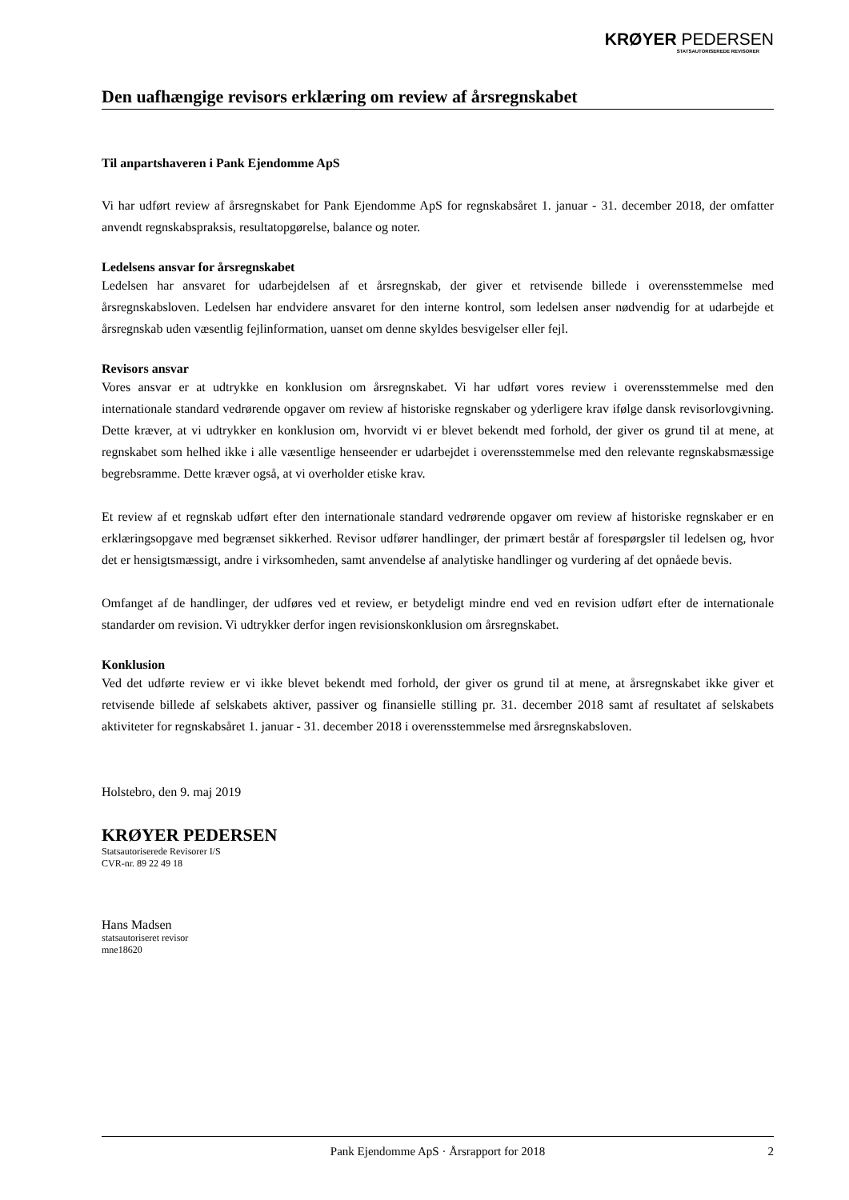KRØYER PEDERSEN
STATSAUTORISEREDE REVISORER
Den uafhængige revisors erklæring om review af årsregnskabet
Til anpartshaveren i Pank Ejendomme ApS
Vi har udført review af årsregnskabet for Pank Ejendomme ApS for regnskabsåret 1. januar - 31. december 2018, der omfatter anvendt regnskabspraksis, resultatopgørelse, balance og noter.
Ledelsens ansvar for årsregnskabet
Ledelsen har ansvaret for udarbejdelsen af et årsregnskab, der giver et retvisende billede i overensstemmelse med årsregnskabsloven. Ledelsen har endvidere ansvaret for den interne kontrol, som ledelsen anser nødvendig for at udarbejde et årsregnskab uden væsentlig fejlinformation, uanset om denne skyldes besvigelser eller fejl.
Revisors ansvar
Vores ansvar er at udtrykke en konklusion om årsregnskabet. Vi har udført vores review i overensstemmelse med den internationale standard vedrørende opgaver om review af historiske regnskaber og yderligere krav ifølge dansk revisorlovgivning. Dette kræver, at vi udtrykker en konklusion om, hvorvidt vi er blevet bekendt med forhold, der giver os grund til at mene, at regnskabet som helhed ikke i alle væsentlige henseender er udarbejdet i overensstemmelse med den relevante regnskabsmæssige begrebsramme. Dette kræver også, at vi overholder etiske krav.
Et review af et regnskab udført efter den internationale standard vedrørende opgaver om review af historiske regnskaber er en erklæringsopgave med begrænset sikkerhed. Revisor udfører handlinger, der primært består af forespørgsler til ledelsen og, hvor det er hensigtsmæssigt, andre i virksomheden, samt anvendelse af analytiske handlinger og vurdering af det opnåede bevis.
Omfanget af de handlinger, der udføres ved et review, er betydeligt mindre end ved en revision udført efter de internationale standarder om revision. Vi udtrykker derfor ingen revisionskonklusion om årsregnskabet.
Konklusion
Ved det udførte review er vi ikke blevet bekendt med forhold, der giver os grund til at mene, at årsregnskabet ikke giver et retvisende billede af selskabets aktiver, passiver og finansielle stilling pr. 31. december 2018 samt af resultatet af selskabets aktiviteter for regnskabsåret 1. januar - 31. december 2018 i overensstemmelse med årsregnskabsloven.
Holstebro, den 9. maj 2019
KRØYER PEDERSEN
Statsautoriserede Revisorer I/S
CVR-nr. 89 22 49 18
Hans Madsen
statsautoriseret revisor
mne18620
Pank Ejendomme ApS · Årsrapport for 2018 2